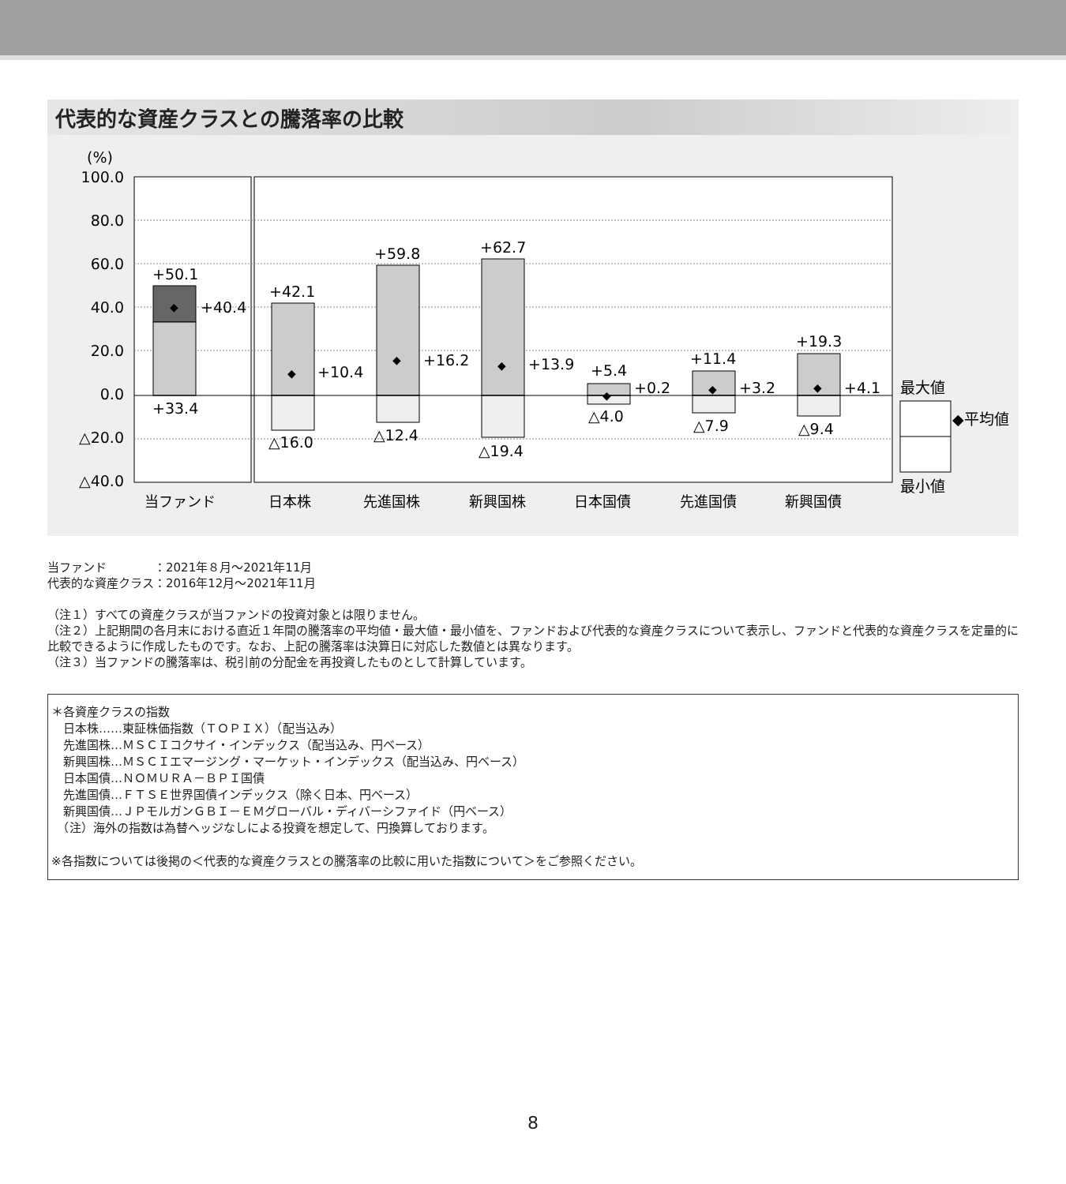代表的な資産クラスとの騰落率の比較
(%)
100.0
80.0
60.0
40.0
20.0
0.0
△20.0
△40.0
+50.1
+40.4
+33.4
+42.1
+10.4
△16.0
+59.8
+16.2
△12.4
+62.7
+13.9
△19.4
+5.4
+0.2
△4.0
+11.4
+3.2
△7.9
+19.3
+4.1
△9.4
当ファンド
日本株
先進国株
新興国株
日本国債
先進国債
新興国債
最大値
◆平均値
最小値
◆
◆
◆
◆
◆
◆
◆
当ファンド　　　　：2021年８月～2021年11月
代表的な資産クラス：2016年12月～2021年11月
（注１）すべての資産クラスが当ファンドの投資対象とは限りません。
（注２）上記期間の各月末における直近１年間の騰落率の平均値・最大値・最小値を、ファンドおよび代表的な資産クラスについて表示し、ファンドと代表的な資産クラスを定量的に比較できるように作成したものです。なお、上記の騰落率は決算日に対応した数値とは異なります。
（注３）当ファンドの騰落率は、税引前の分配金を再投資したものとして計算しています。
＊各資産クラスの指数
　日本株……東証株価指数（ＴＯＰＩＸ）（配当込み）
　先進国株…ＭＳＣＩコクサイ・インデックス（配当込み、円ベース）
　新興国株…ＭＳＣＩエマージング・マーケット・インデックス（配当込み、円ベース）
　日本国債…ＮＯＭＵＲＡ－ＢＰＩ国債
　先進国債…ＦＴＳＥ世界国債インデックス（除く日本、円ベース）
　新興国債…ＪＰモルガンＧＢＩ－ＥＭグローバル・ディバーシファイド（円ベース）
　（注）海外の指数は為替ヘッジなしによる投資を想定して、円換算しております。
※各指数については後掲の＜代表的な資産クラスとの騰落率の比較に用いた指数について＞をご参照ください。
8